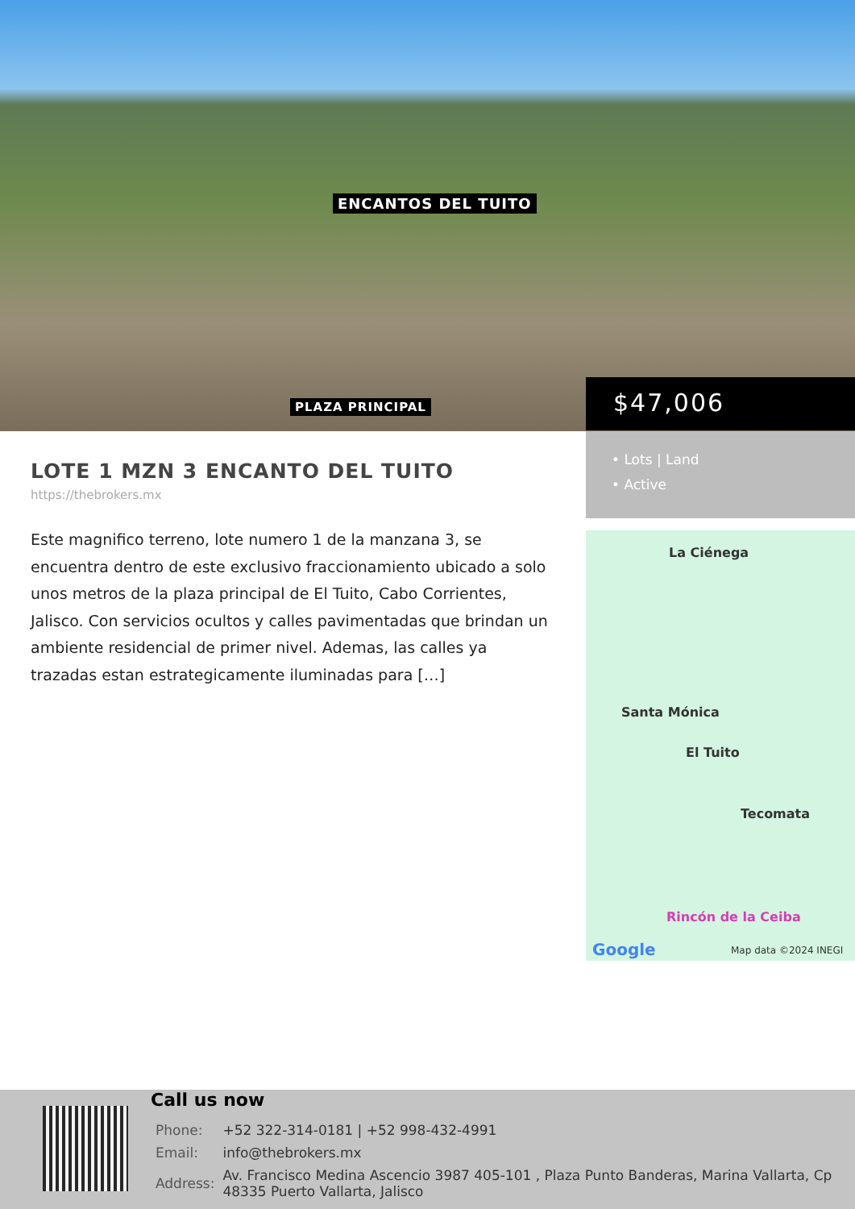ENCANTOS DEL TUITO
PLAZA PRINCIPAL
$47,006
• Lots | Land
• Active
La Ciénega
Santa Mónica
El Tuito
Tecomata
Rincón de la Ceiba
Google Map data ©2024 INEGI
LOTE 1 MZN 3 ENCANTO DEL TUITO
https://thebrokers.mx
Este magnifico terreno, lote numero 1 de la manzana 3, se encuentra dentro de este exclusivo fraccionamiento ubicado a solo unos metros de la plaza principal de El Tuito, Cabo Corrientes, Jalisco. Con servicios ocultos y calles pavimentadas que brindan un ambiente residencial de primer nivel. Ademas, las calles ya trazadas estan estrategicamente iluminadas para […]
Call us now
| Phone: | +52 322-314-0181 / +52 998-432-4991 |
| Email: | info@thebrokers.mx |
| Address: | Av. Francisco Medina Ascencio 3987 405-101 , Plaza Punto Banderas, Marina Vallarta, Cp 48335 Puerto Vallarta, Jalisco |